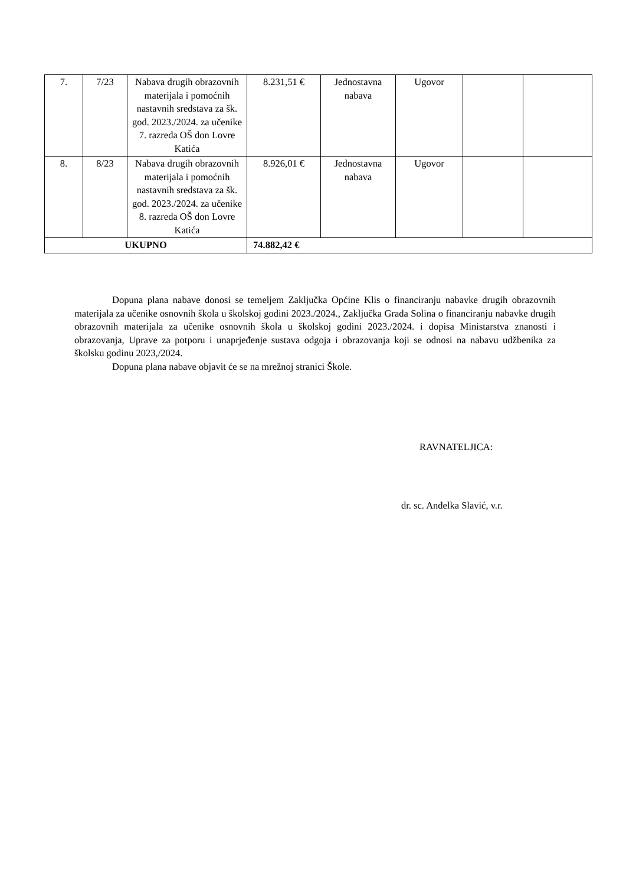| 7. | 7/23 | Nabava drugih obrazovnih materijala i pomoćnih nastavnih sredstava za šk. god. 2023./2024. za učenike 7. razreda OŠ don Lovre Katića | 8.231,51 € | Jednostavna nabava | Ugovor | | |
| 8. | 8/23 | Nabava drugih obrazovnih materijala i pomoćnih nastavnih sredstava za šk. god. 2023./2024. za učenike 8. razreda OŠ don Lovre Katića | 8.926,01 € | Jednostavna nabava | Ugovor | | |
| UKUPNO | | | 74.882,42 € | | | | |
Dopuna plana nabave donosi se temeljem Zaključka Općine Klis o financiranju nabavke drugih obrazovnih materijala za učenike osnovnih škola u školskoj godini 2023./2024., Zaključka Grada Solina o financiranju nabavke drugih obrazovnih materijala za učenike osnovnih škola u školskoj godini 2023./2024. i dopisa Ministarstva znanosti i obrazovanja, Uprave za potporu i unaprjeđenje sustava odgoja i obrazovanja koji se odnosi na nabavu udžbenika za školsku godinu 2023,/2024.
Dopuna plana nabave objavit će se na mrežnoj stranici Škole.
RAVNATELJICA:
dr. sc. Anđelka Slavić, v.r.